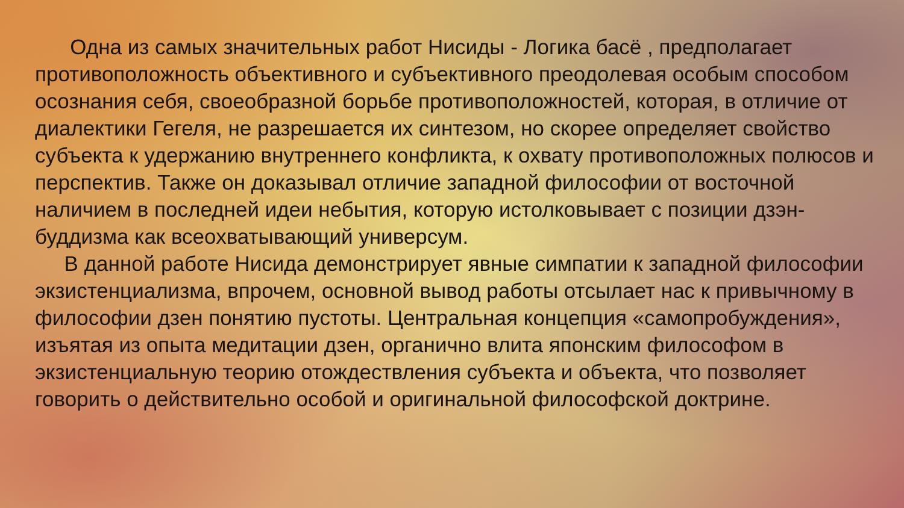Одна из самых значительных работ Нисиды - Логика басё , предполагает противоположность объективного и субъективного преодолевая особым способом осознания себя, своеобразной борьбе противоположностей, которая, в отличие от диалектики Гегеля, не разрешается их синтезом, но скорее определяет свойство субъекта к удержанию внутреннего конфликта, к охвату противоположных полюсов и перспектив. Также он доказывал отличие западной философии от восточной наличием в последней идеи небытия, которую истолковывает с позиции дзэн-буддизма как всеохватывающий универсум.
В данной работе Нисида демонстрирует явные симпатии к западной философии экзистенциализма, впрочем, основной вывод работы отсылает нас к привычному в философии дзен понятию пустоты. Центральная концепция «самопробуждения», изъятая из опыта медитации дзен, органично влита японским философом в экзистенциальную теорию отождествления субъекта и объекта, что позволяет говорить о действительно особой и оригинальной философской доктрине.